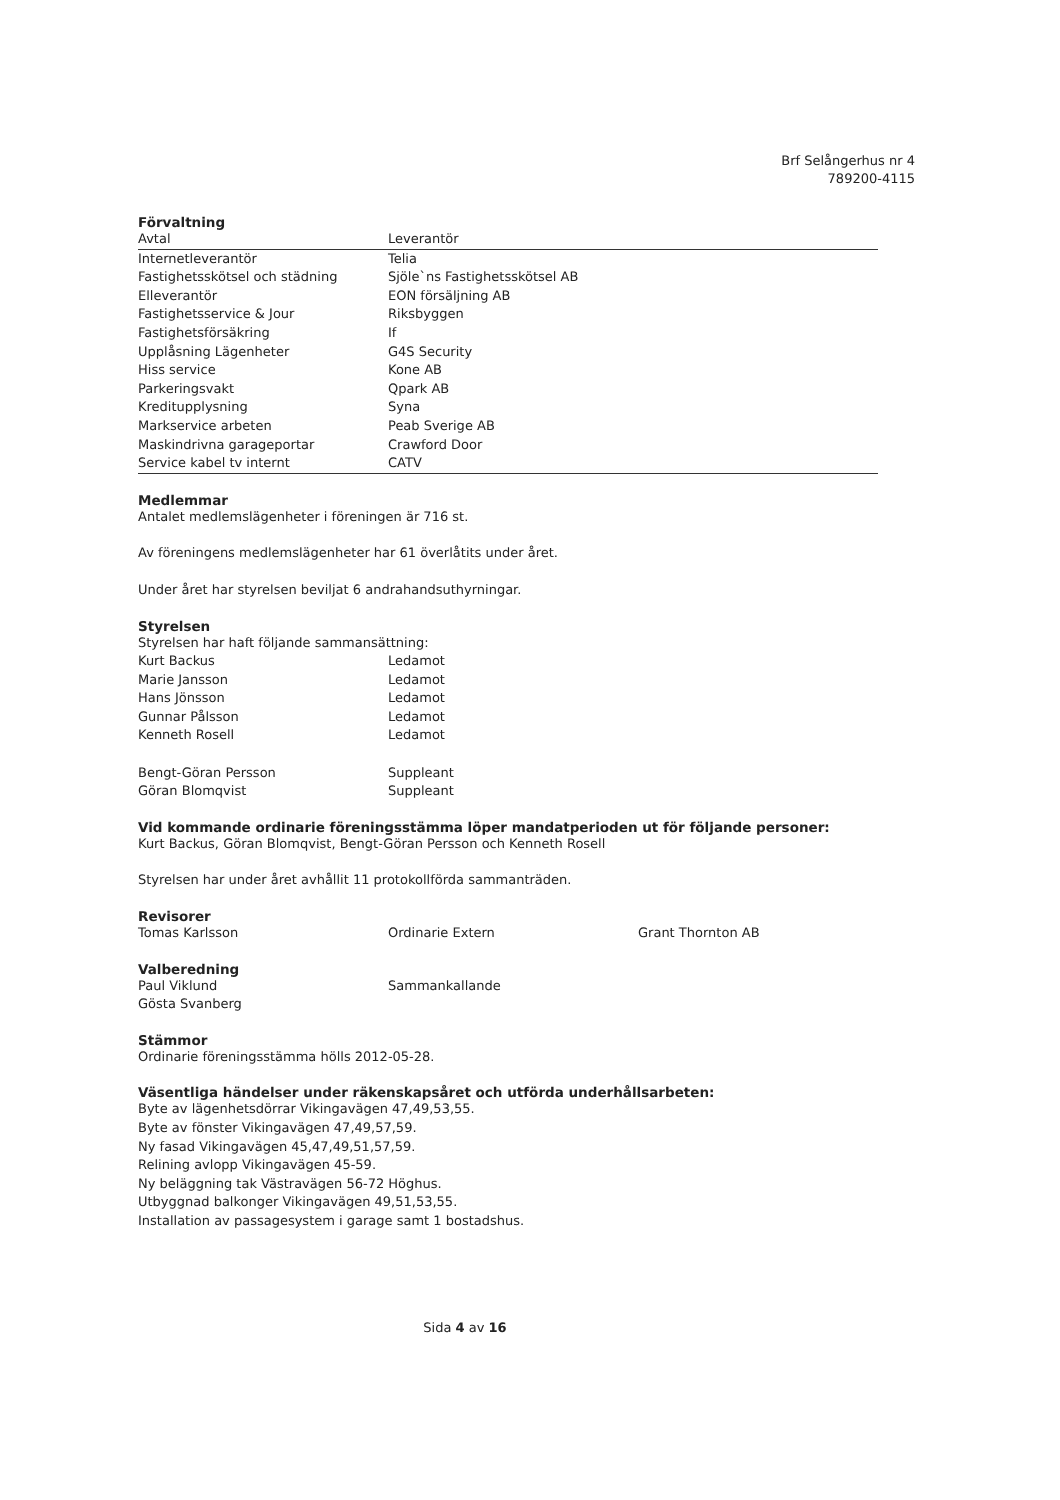Brf Selångerhus nr 4
789200-4115
Förvaltning
| Avtal | Leverantör |
| --- | --- |
| Internetleverantör | Telia |
| Fastighetsskötsel och städning | Sjöle`ns Fastighetsskötsel AB |
| Elleverantör | EON försäljning AB |
| Fastighetsservice & Jour | Riksbyggen |
| Fastighetsförsäkring | If |
| Upplåsning Lägenheter | G4S Security |
| Hiss service | Kone AB |
| Parkeringsvakt | Qpark AB |
| Kreditupplysning | Syna |
| Markservice arbeten | Peab Sverige AB |
| Maskindrivna garageportar | Crawford Door |
| Service kabel tv internt | CATV |
Medlemmar
Antalet medlemslägenheter i föreningen är 716 st.
Av föreningens medlemslägenheter har 61 överlåtits under året.
Under året har styrelsen beviljat 6 andrahandsuthyrningar.
Styrelsen
Styrelsen har haft följande sammansättning:
| Kurt Backus | Ledamot |
| Marie Jansson | Ledamot |
| Hans Jönsson | Ledamot |
| Gunnar Pålsson | Ledamot |
| Kenneth Rosell | Ledamot |
| Bengt-Göran Persson | Suppleant |
| Göran Blomqvist | Suppleant |
Vid kommande ordinarie föreningsstämma löper mandatperioden ut för följande personer:
Kurt Backus, Göran Blomqvist, Bengt-Göran Persson och Kenneth Rosell
Styrelsen har under året avhållit 11 protokollförda sammanträden.
Revisorer
| Tomas Karlsson | Ordinarie Extern | Grant Thornton AB |
Valberedning
| Paul Viklund | Sammankallande |
| Gösta Svanberg | |
Stämmor
Ordinarie föreningsstämma hölls 2012-05-28.
Väsentliga händelser under räkenskapsåret och utförda underhållsarbeten:
Byte av lägenhetsdörrar Vikingavägen 47,49,53,55.
Byte av fönster Vikingavägen 47,49,57,59.
Ny fasad Vikingavägen 45,47,49,51,57,59.
Relining avlopp Vikingavägen 45-59.
Ny beläggning tak Västravägen 56-72 Höghus.
Utbyggnad balkonger Vikingavägen 49,51,53,55.
Installation av passagesystem i garage samt 1 bostadshus.
Sida 4 av 16